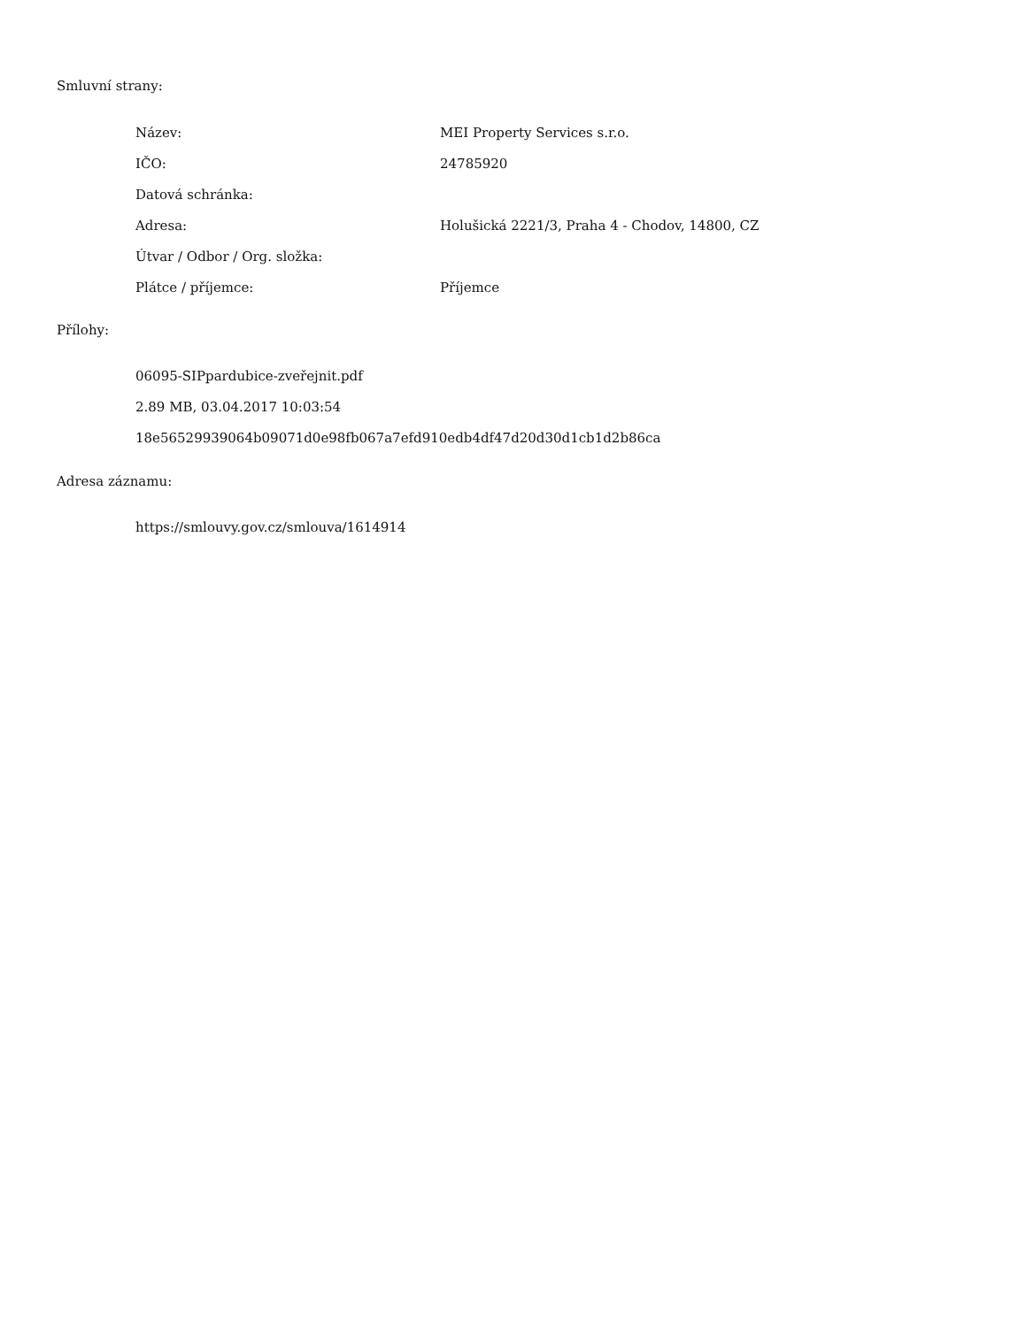Smluvní strany:
| Název: | MEI Property Services s.r.o. |
| IČO: | 24785920 |
| Datová schránka: | |
| Adresa: | Holušická 2221/3, Praha 4 - Chodov, 14800, CZ |
| Útvar / Odbor / Org. složka: | |
| Plátce / příjemce: | Příjemce |
Přílohy:
06095-SIPpardubice-zveřejnit.pdf
2.89 MB, 03.04.2017 10:03:54
18e56529939064b09071d0e98fb067a7efd910edb4df47d20d30d1cb1d2b86ca
Adresa záznamu:
https://smlouvy.gov.cz/smlouva/1614914